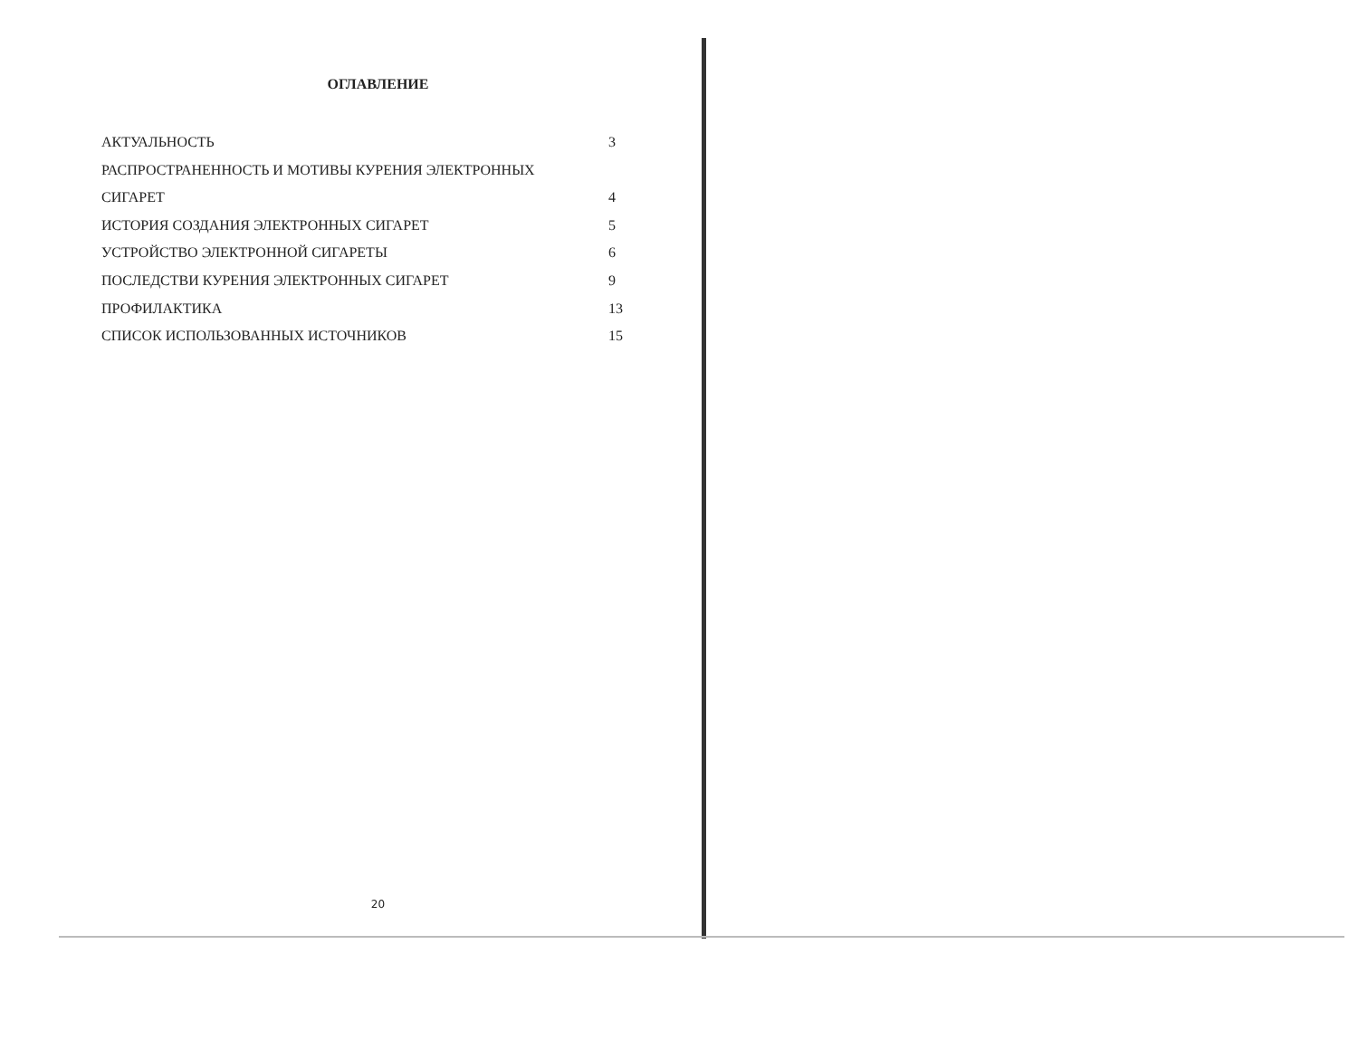ОГЛАВЛЕНИЕ
АКТУАЛЬНОСТЬ 3
РАСПРОСТРАНЕННОСТЬ И МОТИВЫ КУРЕНИЯ ЭЛЕКТРОННЫХ
СИГАРЕТ 4
ИСТОРИЯ СОЗДАНИЯ ЭЛЕКТРОННЫХ СИГАРЕТ 5
УСТРОЙСТВО ЭЛЕКТРОННОЙ СИГАРЕТЫ 6
ПОСЛЕДСТВИ КУРЕНИЯ ЭЛЕКТРОННЫХ СИГАРЕТ 9
ПРОФИЛАКТИКА 13
СПИСОК ИСПОЛЬЗОВАННЫХ ИСТОЧНИКОВ 15
20